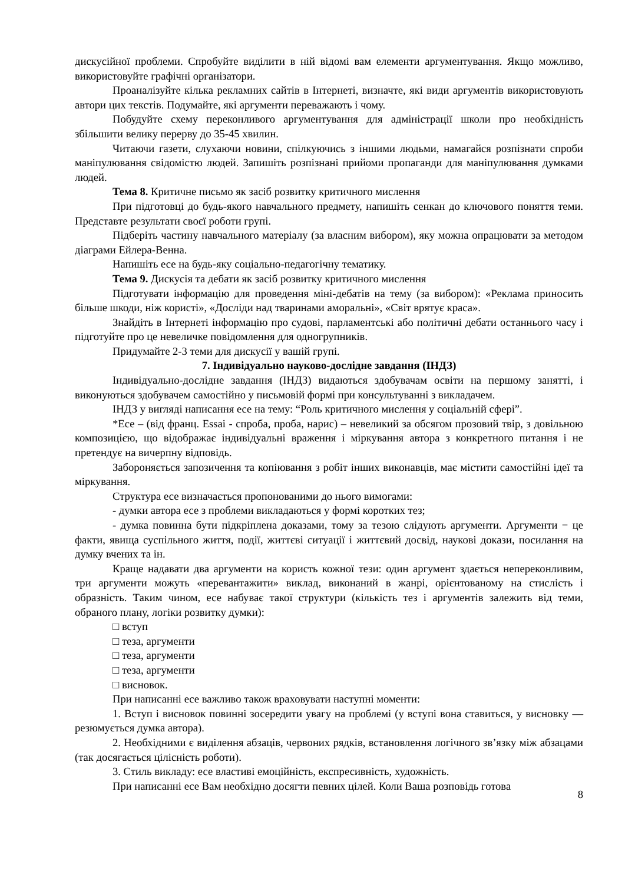дискусійної проблеми. Спробуйте виділити в ній відомі вам елементи аргументування. Якщо можливо, використовуйте графічні організатори.
Проаналізуйте кілька рекламних сайтів в Інтернеті, визначте, які види аргументів використовують автори цих текстів. Подумайте, які аргументи переважають і чому.
Побудуйте схему переконливого аргументування для адміністрації школи про необхідність збільшити велику перерву до 35-45 хвилин.
Читаючи газети, слухаючи новини, спілкуючись з іншими людьми, намагайся розпізнати спроби маніпулювання свідомістю людей. Запишіть розпізнані прийоми пропаганди для маніпулювання думками людей.
Тема 8. Критичне письмо як засіб розвитку критичного мислення
При підготовці до будь-якого навчального предмету, напишіть сенкан до ключового поняття теми. Представте результати своєї роботи групі.
Підберіть частину навчального матеріалу (за власним вибором), яку можна опрацювати за методом діаграми Ейлера-Венна.
Напишіть есе на будь-яку соціально-педагогічну тематику.
Тема 9. Дискусія та дебати як засіб розвитку критичного мислення
Підготувати інформацію для проведення міні-дебатів на тему (за вибором): «Реклама приносить більше шкоди, ніж користі», «Досліди над тваринами аморальні», «Світ врятує краса».
Знайдіть в Інтернеті інформацію про судові, парламентські або політичні дебати останнього часу і підготуйте про це невеличке повідомлення для одногрупників.
Придумайте 2-3 теми для дискусії у вашій групі.
7. Індивідуально науково-дослідне завдання (ІНДЗ)
Індивідуально-дослідне завдання (ІНДЗ) видаються здобувачам освіти на першому занятті, і виконуються здобувачем самостійно у письмовій формі при консультуванні з викладачем.
ІНДЗ у вигляді написання есе на тему: “Роль критичного мислення у соціальній сфері”.
*Есе – (від франц. Essai - спроба, проба, нарис) – невеликий за обсягом прозовий твір, з довільною композицією, що відображає індивідуальні враження і міркування автора з конкретного питання і не претендує на вичерпну відповідь.
Забороняється запозичення та копіювання з робіт інших виконавців, має містити самостійні ідеї та міркування.
Структура есе визначається пропонованими до нього вимогами:
- думки автора есе з проблеми викладаються у формі коротких тез;
- думка повинна бути підкріплена доказами, тому за тезою слідують аргументи. Аргументи − це факти, явища суспільного життя, події, життєві ситуації і життєвий досвід, наукові докази, посилання на думку вчених та ін.
Краще надавати два аргументи на користь кожної тези: один аргумент здається непереконливим, три аргументи можуть «перевантажити» виклад, виконаний в жанрі, орієнтованому на стислість і образність. Таким чином, есе набуває такої структури (кількість тез і аргументів залежить від теми, обраного плану, логіки розвитку думки):
□ вступ
□ теза, аргументи
□ теза, аргументи
□ теза, аргументи
□ висновок.
При написанні есе важливо також враховувати наступні моменти:
1. Вступ і висновок повинні зосередити увагу на проблемі (у вступі вона ставиться, у висновку — резюмується думка автора).
2. Необхідними є виділення абзаців, червоних рядків, встановлення логічного зв’язку між абзацами (так досягається цілісність роботи).
3. Стиль викладу: есе властиві емоційність, експресивність, художність.
При написанні есе Вам необхідно досягти певних цілей. Коли Ваша розповідь готова
8